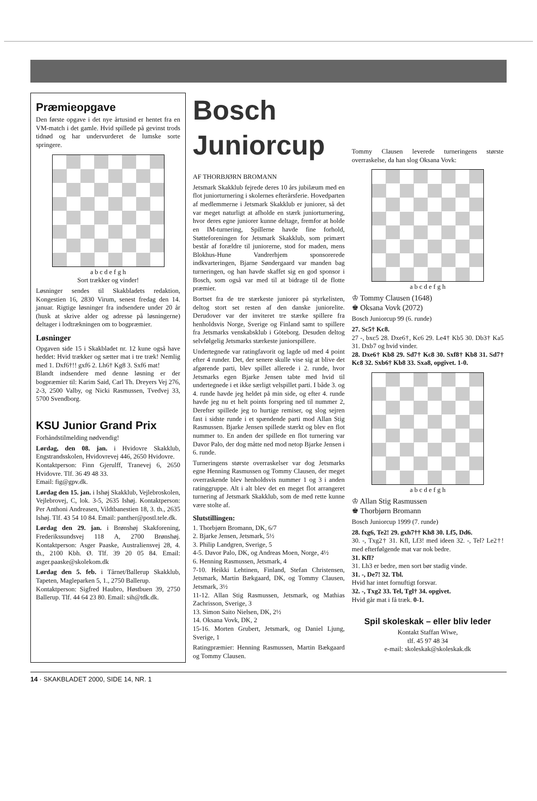Præmieopgave
Den første opgave i det nye årtusind er hentet fra en VM-match i det gamle. Hvid spillede på gevinst trods tidnød og har undervurderet de lumske sorte springere.
a b c d e f g h
Sort trækker og vinder!
Løsninger sendes til Skakbladets redaktion, Kongestien 16, 2830 Virum, senest fredag den 14. januar. Rigtige løsninger fra indsendere under 20 år (husk at skrive alder og adresse på løsningerne) deltager i lodtrækningen om to bogpræmier.
Løsninger
Opgaven side 15 i Skakbladet nr. 12 kune også have heddet: Hvid trækker og sætter mat i tre træk! Nemlig med 1. Dxf6†!! gxf6 2. Lh6† Kg8 3. Sxf6 mat!
Blandt indsendere med denne løsning er der bogpræmier til: Karim Said, Carl Th. Dreyers Vej 276, 2-3, 2500 Valby, og Nicki Rasmussen, Tvedvej 33, 5700 Svendborg.
KSU Junior Grand Prix
Forhåndstilmelding nødvendig!
Lørdag, den 08. jan. i Hvidovre Skakklub, Engstrandsskolen, Hvidovrevej 446, 2650 Hvidovre.
Kontaktperson: Finn Gjerulff, Tranevej 6, 2650 Hvidovre. Tlf. 36 49 48 33.
Email: fig@gpv.dk.
Lørdag den 15. jan. i Ishøj Skakklub, Vejlebroskolen, Vejlebrovej, C, lok. 3-5, 2635 Ishøj. Kontaktperson: Per Anthoni Andreasen, Vildtbanestien 18, 3. th., 2635 Ishøj. Tlf. 43 54 10 84. Email: panther@postl.tele.dk.
Lørdag den 29. jan. i Brønshøj Skakforening, Frederikssundsvej 118 A, 2700 Brønshøj. Kontaktperson: Asger Paaske, Australiensvej 28, 4. th., 2100 Kbh. Ø. Tlf. 39 20 05 84. Email: asger.paaske@skolekom.dk
Lørdag den 5. feb. i Tårnet/Ballerup Skakklub, Tapeten, Magleparken 5, 1., 2750 Ballerup.
Kontaktperson: Sigfred Haubro, Høstbuen 39, 2750 Ballerup. Tlf. 44 64 23 80. Email: sih@tdk.dk.
Bosch Juniorcup
AF THORBJØRN BROMANN
Jetsmark Skakklub fejrede deres 10 års jubilæum med en flot juniorturnering i skolernes efterårsferie. Hovedparten af medlemmerne i Jetsmark Skakklub er juniorer, så det var meget naturligt at afholde en stærk juniorturnering, hvor deres egne juniorer kunne deltage, fremfor at holde en IM-turnering, Spillerne havde fine forhold, Støtteforeningen for Jetsmark Skakklub, som primært består af forældre til juniorerne, stod for maden, mens Blokhus-Hune Vandrerhjem sponsorerede indkvarteringen, Bjarne Søndergaard var manden bag turneringen, og han havde skaffet sig en god sponsor i Bosch, som også var med til at bidrage til de flotte præmier.
Bortset fra de tre stærkeste juniorer på styrkelisten, deltog stort set resten af den danske juniorelite. Derudover var der inviteret tre stærke spillere fra henholdsvis Norge, Sverige og Finland samt to spillere fra Jetsmarks venskabsklub i Göteborg. Desuden deltog selvfølgelig Jetsmarks stærkeste juniorspillere.
Undertegnede var ratingfavorit og lagde ud med 4 point efter 4 runder. Det, der senere skulle vise sig at blive det afgørende parti, blev spillet allerede i 2. runde, hvor Jetsmarks egen Bjarke Jensen tabte med hvid til undertegnede i et ikke særligt velspillet parti. I både 3. og 4. runde havde jeg heldet på min side, og efter 4. runde havde jeg nu et helt points forspring ned til nummer 2, Derefter spillede jeg to hurtige remiser, og slog sejren fast i sidste runde i et spændende parti mod Allan Stig Rasmussen. Bjarke Jensen spillede stærkt og blev en flot nummer to. En anden der spillede en flot turnering var Davor Palo, der dog måtte ned mod netop Bjarke Jensen i 6. runde.
Turneringens største overraskelser var dog Jetsmarks egne Henning Rasmussen og Tommy Clausen, der meget overraskende blev henholdsvis nummer 1 og 3 i anden ratinggruppe. Alt i alt blev det en meget flot arrangeret turnering af Jetsmark Skakklub, som de med rette kunne være stolte af.
Slutstillingen:
1. Thorbjørn Bromann, DK, 6/7
2. Bjarke Jensen, Jetsmark, 5½
3. Philip Landgren, Sverige, 5
4-5. Davor Palo, DK, og Andreas Moen, Norge, 4½
6. Henning Rasmussen, Jetsmark, 4
7-10. Heikki Lehtinen, Finland, Stefan Christensen, Jetsmark, Martin Bækgaard, DK, og Tommy Clausen, Jetsmark, 3½
11-12. Allan Stig Rasmussen, Jetsmark, og Mathias Zachrisson, Sverige, 3
13. Simon Saito Nielsen, DK, 2½
14. Oksana Vovk, DK, 2
15-16. Morten Grubert, Jetsmark, og Daniel Ljung, Sverige, 1
Ratingpræmier: Henning Rasmussen, Martin Bækgaard og Tommy Clausen.
Tommy Clausen leverede turneringens største overraskelse, da han slog Oksana Vovk:
a b c d e f g h
♔ Tommy Clausen (1648)
♚ Oksana Vovk (2072)
Bosch Juniorcup 99 (6. runde)
27. Sc5† Kc8.
27 -, bxc5 28. Dxe6†, Kc6 29. Le4† Kb5 30. Db3† Ka5 31. Dxb7 og hvid vinder.
28. Dxe6† Kb8 29. Sd7† Kc8 30. Sxf8† Kb8 31. Sd7† Kc8 32. Sxb6† Kb8 33. Sxa8, opgivet. 1-0.
a b c d e f g h
♔ Allan Stig Rasmussen
♚ Thorbjørn Bromann
Bosch Juniorcup 1999 (7. runde)
28. fxg6, Te2! 29. gxh7†† Kh8 30. Lf5, Dd6.
30. -, Txg2† 31. Kfl, Lf3! med ideen 32. -, Tel? Le2†! med efterfølgende mat var nok bedre.
31. Kfl?
31. Lh3 er bedre, men sort bør stadig vinde.
31. -, De7! 32. Tbl.
Hvid har intet fornuftigt forsvar.
32. -, Txg2 33. Tel, Tgl† 34. opgivet.
Hvid går mat i få træk. 0-1.
Spil skoleskak – eller bliv leder
Kontakt Staffan Wiwe,
tlf. 45 97 48 34
e-mail: skoleskak@skoleskak.dk
14 · SKAKBLADET 2000, SIDE 14, NR. 1